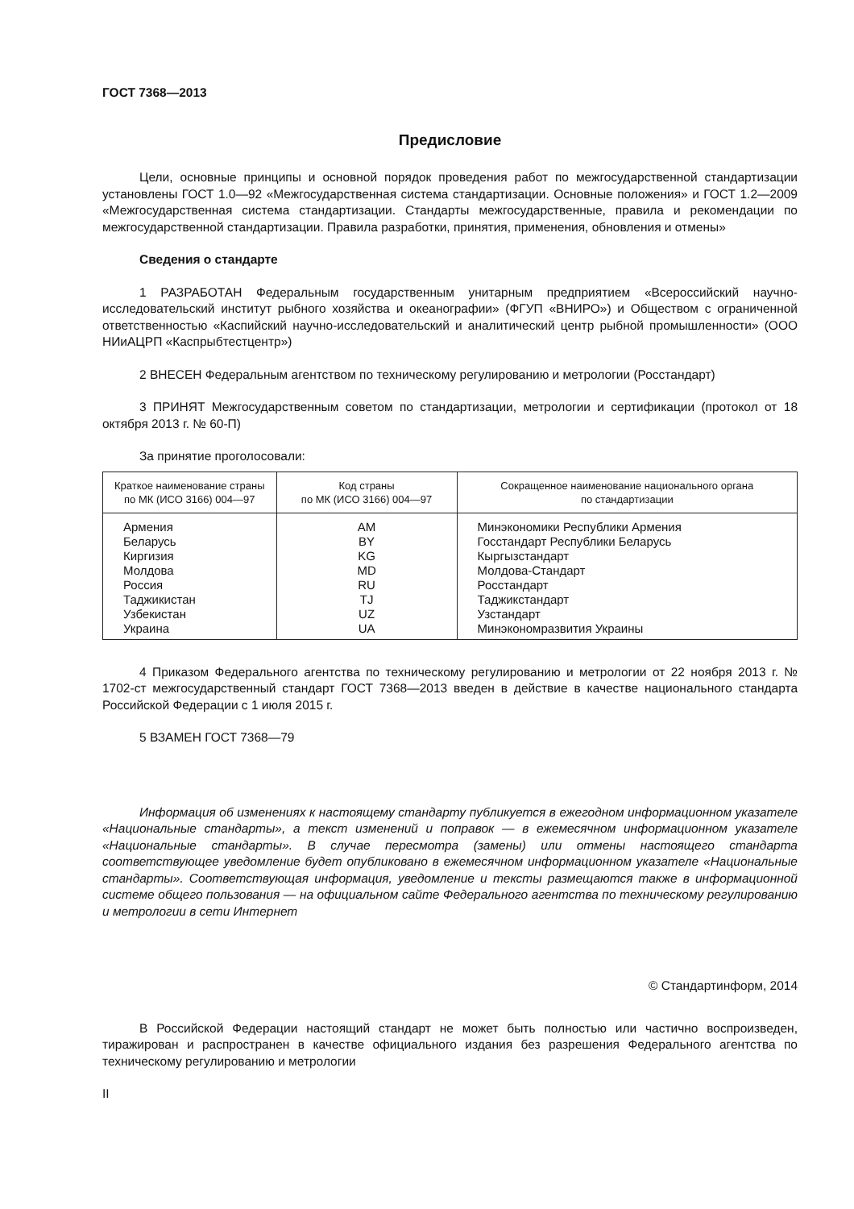ГОСТ 7368—2013
Предисловие
Цели, основные принципы и основной порядок проведения работ по межгосударственной стандартизации установлены ГОСТ 1.0—92 «Межгосударственная система стандартизации. Основные положения» и ГОСТ 1.2—2009 «Межгосударственная система стандартизации. Стандарты межгосударственные, правила и рекомендации по межгосударственной стандартизации. Правила разработки, принятия, применения, обновления и отмены»
Сведения о стандарте
1 РАЗРАБОТАН Федеральным государственным унитарным предприятием «Всероссийский научно-исследовательский институт рыбного хозяйства и океанографии» (ФГУП «ВНИРО») и Обществом с ограниченной ответственностью «Каспийский научно-исследовательский и аналитический центр рыбной промышленности» (ООО НИиАЦРП «Каспрыбтестцентр»)
2 ВНЕСЕН Федеральным агентством по техническому регулированию и метрологии (Росстандарт)
3 ПРИНЯТ Межгосударственным советом по стандартизации, метрологии и сертификации (протокол от 18 октября 2013 г. № 60-П)
За принятие проголосовали:
| Краткое наименование страны по МК (ИСО 3166) 004—97 | Код страны по МК (ИСО 3166) 004—97 | Сокращенное наименование национального органа по стандартизации |
| --- | --- | --- |
| Армения | AM | Минэкономики Республики Армения |
| Беларусь | BY | Госстандарт Республики Беларусь |
| Киргизия | KG | Кыргызстандарт |
| Молдова | MD | Молдова-Стандарт |
| Россия | RU | Росстандарт |
| Таджикистан | TJ | Таджикстандарт |
| Узбекистан | UZ | Узстандарт |
| Украина | UA | Минэкономразвития Украины |
4 Приказом Федерального агентства по техническому регулированию и метрологии от 22 ноября 2013 г. № 1702-ст межгосударственный стандарт ГОСТ 7368—2013 введен в действие в качестве национального стандарта Российской Федерации с 1 июля 2015 г.
5 ВЗАМЕН ГОСТ 7368—79
Информация об изменениях к настоящему стандарту публикуется в ежегодном информационном указателе «Национальные стандарты», а текст изменений и поправок — в ежемесячном информационном указателе «Национальные стандарты». В случае пересмотра (замены) или отмены настоящего стандарта соответствующее уведомление будет опубликовано в ежемесячном информационном указателе «Национальные стандарты». Соответствующая информация, уведомление и тексты размещаются также в информационной системе общего пользования — на официальном сайте Федерального агентства по техническому регулированию и метрологии в сети Интернет
© Стандартинформ, 2014
В Российской Федерации настоящий стандарт не может быть полностью или частично воспроизведен, тиражирован и распространен в качестве официального издания без разрешения Федерального агентства по техническому регулированию и метрологии
II